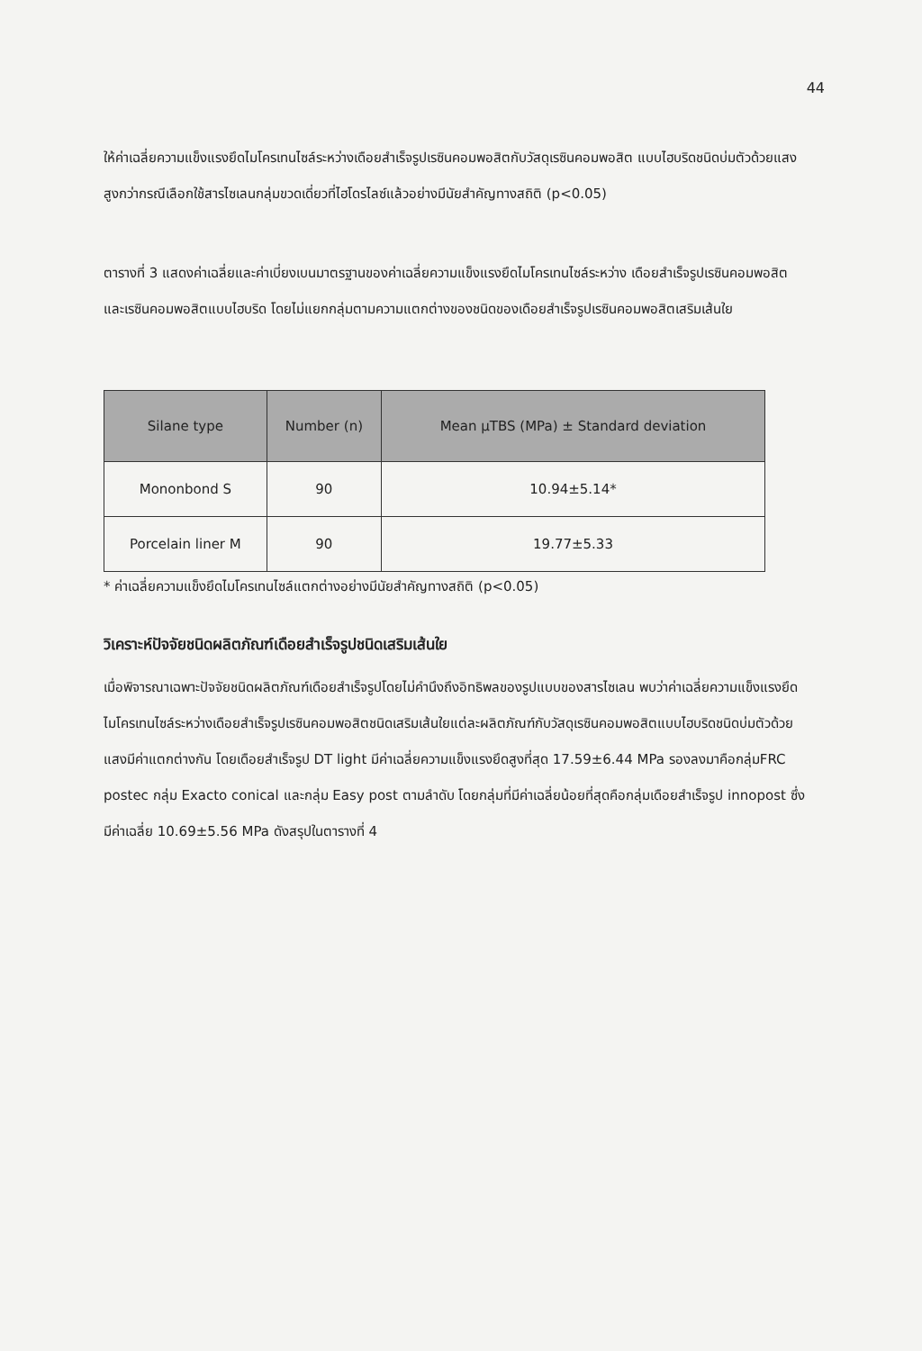44
ให้ค่าเฉลี่ยความแข็งแรงยึดไมโครเทนไซล์ระหว่างเดือยสำเร็จรูปเรซินคอมพอสิตกับวัสดุเรซินคอมพอสิต แบบไฮบริดชนิดบ่มตัวด้วยแสงสูงกว่ากรณีเลือกใช้สารไซเลนกลุ่มขวดเดี่ยวที่ไฮโดรไลซ์แล้วอย่างมีนัยสำคัญทางสถิติ (p<0.05)
ตารางที่ 3 แสดงค่าเฉลี่ยและค่าเบี่ยงเบนมาตรฐานของค่าเฉลี่ยความแข็งแรงยึดไมโครเทนไซล์ระหว่าง เดือยสำเร็จรูปเรซินคอมพอสิตและเรซินคอมพอสิตแบบไฮบริด โดยไม่แยกกลุ่มตามความแตกต่างของชนิดของเดือยสำเร็จรูปเรซินคอมพอสิตเสริมเส้นใย
| Silane type | Number (n) | Mean µTBS (MPa) ± Standard deviation |
| --- | --- | --- |
| Mononbond S | 90 | 10.94±5.14* |
| Porcelain liner M | 90 | 19.77±5.33 |
* ค่าเฉลี่ยความแข็งยึดไมโครเทนไซล์แตกต่างอย่างมีนัยสำคัญทางสถิติ (p<0.05)
วิเคราะห์ปัจจัยชนิดผลิตภัณฑ์เดือยสำเร็จรูปชนิดเสริมเส้นใย
เมื่อพิจารณาเฉพาะปัจจัยชนิดผลิตภัณฑ์เดือยสำเร็จรูปโดยไม่คำนึงถึงอิทธิพลของรูปแบบของสารไซเลน พบว่าค่าเฉลี่ยความแข็งแรงยึดไมโครเทนไซล์ระหว่างเดือยสำเร็จรูปเรซินคอมพอสิตชนิดเสริมเส้นใยแต่ละผลิตภัณฑ์กับวัสดุเรซินคอมพอสิตแบบไฮบริดชนิดบ่มตัวด้วยแสงมีค่าแตกต่างกัน โดยเดือยสำเร็จรูป DT light มีค่าเฉลี่ยความแข็งแรงยึดสูงที่สุด 17.59±6.44 MPa รองลงมาคือกลุ่มFRC postec กลุ่ม Exacto conical และกลุ่ม Easy post ตามลำดับ โดยกลุ่มที่มีค่าเฉลี่ยน้อยที่สุดคือกลุ่มเดือยสำเร็จรูป innopost ซึ่งมีค่าเฉลี่ย 10.69±5.56 MPa ดังสรุปในตารางที่ 4